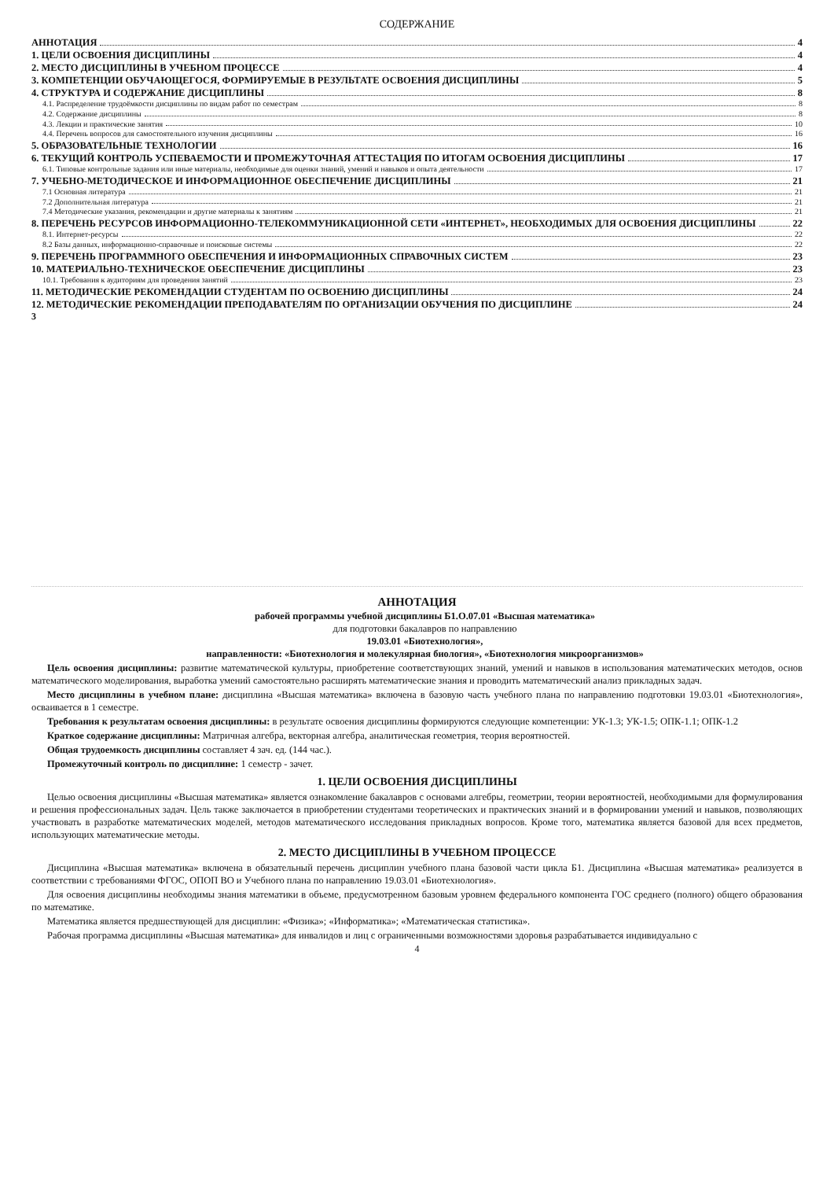СОДЕРЖАНИЕ
АННОТАЦИЯ 4
1. ЦЕЛИ ОСВОЕНИЯ ДИСЦИПЛИНЫ 4
2. МЕСТО ДИСЦИПЛИНЫ В УЧЕБНОМ ПРОЦЕССЕ 4
3. КОМПЕТЕНЦИИ ОБУЧАЮЩЕГОСЯ, ФОРМИРУЕМЫЕ В РЕЗУЛЬТАТЕ ОСВОЕНИЯ ДИСЦИПЛИНЫ 5
4. СТРУКТУРА И СОДЕРЖАНИЕ ДИСЦИПЛИНЫ 8
4.1. Распределение трудоёмкости дисциплины по видам работ по семестрам 8
4.2. Содержание дисциплины 8
4.3. Лекции и практические занятия 10
4.4. Перечень вопросов для самостоятельного изучения дисциплины 16
5. ОБРАЗОВАТЕЛЬНЫЕ ТЕХНОЛОГИИ 16
6. ТЕКУЩИЙ КОНТРОЛЬ УСПЕВАЕМОСТИ И ПРОМЕЖУТОЧНАЯ АТТЕСТАЦИЯ ПО ИТОГАМ ОСВОЕНИЯ ДИСЦИПЛИНЫ 17
6.1. Типовые контрольные задания или иные материалы, необходимые для оценки знаний, умений и навыков и опыта деятельности 17
7. УЧЕБНО-МЕТОДИЧЕСКОЕ И ИНФОРМАЦИОННОЕ ОБЕСПЕЧЕНИЕ ДИСЦИПЛИНЫ 21
7.1 Основная литература 21
7.2 Дополнительная литература 21
7.4 Методические указания, рекомендации и другие материалы к занятиям 21
8. ПЕРЕЧЕНЬ РЕСУРСОВ ИНФОРМАЦИОННО-ТЕЛЕКОММУНИКАЦИОННОЙ СЕТИ «ИНТЕРНЕТ», НЕОБХОДИМЫХ ДЛЯ ОСВОЕНИЯ ДИСЦИПЛИНЫ 22
8.1. Интернет-ресурсы 22
8.2 Базы данных, информационно-справочные и поисковые системы 22
9. ПЕРЕЧЕНЬ ПРОГРАММНОГО ОБЕСПЕЧЕНИЯ И ИНФОРМАЦИОННЫХ СПРАВОЧНЫХ СИСТЕМ 23
10. МАТЕРИАЛЬНО-ТЕХНИЧЕСКОЕ ОБЕСПЕЧЕНИЕ ДИСЦИПЛИНЫ 23
10.1. Требования к аудиториям для проведения занятий 23
11. МЕТОДИЧЕСКИЕ РЕКОМЕНДАЦИИ СТУДЕНТАМ ПО ОСВОЕНИЮ ДИСЦИПЛИНЫ 24
12. МЕТОДИЧЕСКИЕ РЕКОМЕНДАЦИИ ПРЕПОДАВАТЕЛЯМ ПО ОРГАНИЗАЦИИ ОБУЧЕНИЯ ПО ДИСЦИПЛИНЕ 24
3
АННОТАЦИЯ
рабочей программы учебной дисциплины Б1.О.07.01 «Высшая математика»
для подготовки бакалавров по направлению
19.03.01 «Биотехнология»,
направленности: «Биотехнология и молекулярная биология», «Биотехнология микроорганизмов»
Цель освоения дисциплины: развитие математической культуры, приобретение соответствующих знаний, умений и навыков в использования математических методов, основ математического моделирования, выработка умений самостоятельно расширять математические знания и проводить математический анализ прикладных задач.
Место дисциплины в учебном плане: дисциплина «Высшая математика» включена в базовую часть учебного плана по направлению подготовки 19.03.01 «Биотехнология», осваивается в 1 семестре.
Требования к результатам освоения дисциплины: в результате освоения дисциплины формируются следующие компетенции: УК-1.3; УК-1.5; ОПК-1.1; ОПК-1.2
Краткое содержание дисциплины: Матричная алгебра, векторная алгебра, аналитическая геометрия, теория вероятностей.
Общая трудоемкость дисциплины составляет 4 зач. ед. (144 час.).
Промежуточный контроль по дисциплине: 1 семестр - зачет.
1. ЦЕЛИ ОСВОЕНИЯ ДИСЦИПЛИНЫ
Целью освоения дисциплины «Высшая математика» является ознакомление бакалавров с основами алгебры, геометрии, теории вероятностей, необходимыми для формулирования и решения профессиональных задач. Цель также заключается в приобретении студентами теоретических и практических знаний и в формировании умений и навыков, позволяющих участвовать в разработке математических моделей, методов математического исследования прикладных вопросов. Кроме того, математика является базовой для всех предметов, использующих математические методы.
2. МЕСТО ДИСЦИПЛИНЫ В УЧЕБНОМ ПРОЦЕССЕ
Дисциплина «Высшая математика» включена в обязательный перечень дисциплин учебного плана базовой части цикла Б1. Дисциплина «Высшая математика» реализуется в соответствии с требованиями ФГОС, ОПОП ВО и Учебного плана по направлению 19.03.01 «Биотехнология».
Для освоения дисциплины необходимы знания математики в объеме, предусмотренном базовым уровнем федерального компонента ГОС среднего (полного) общего образования по математике.
Математика является предшествующей для дисциплин: «Физика»; «Информатика»; «Математическая статистика».
Рабочая программа дисциплины «Высшая математика» для инвалидов и лиц с ограниченными возможностями здоровья разрабатывается индивидуально с
4